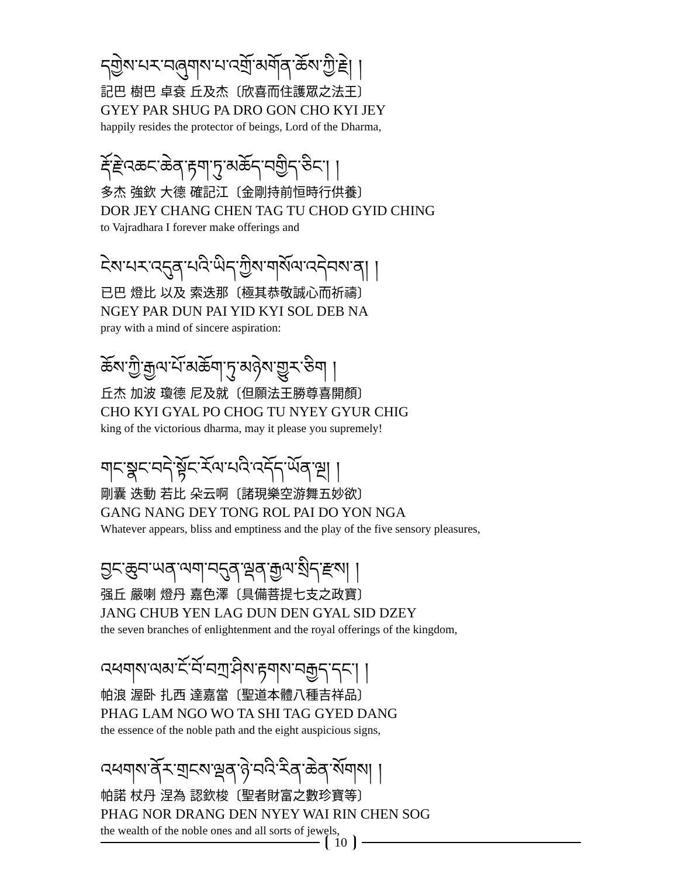དགྱེས་པར་བཞུགས་པ་འགྲོ་མགོན་ཆོས་ཀྱི་རྗེ། །
記巴 樹巴 卓袞 丘及杰〔欣喜而住護眾之法王〕
GYEY PAR SHUG PA DRO GON CHO KYI JEY
happily resides the protector of beings, Lord of the Dharma,
རྡོ་རྗེ་འཆང་ཆེན་རྟག་ཏུ་མཆོད་བགྱིད་ཅིང་། །
多杰 強欽 大德 確記江〔金剛持前恒時行供養〕
DOR JEY CHANG CHEN TAG TU CHOD GYID CHING
to Vajradhara I forever make offerings and
ངེས་པར་འདུན་པའི་ཡིད་ཀྱིས་གསོལ་འདེབས་ན། །
已巴 燈比 以及 索迭那〔極其恭敬誠心而祈禱〕
NGEY PAR DUN PAI YID KYI SOL DEB NA
pray with a mind of sincere aspiration:
ཆོས་ཀྱི་རྒྱལ་པོ་མཆོག་ཏུ་མཉེས་གྱུར་ཅིག །
丘杰 加波 瓊德 尼及就〔但願法王勝尊喜開顏〕
CHO KYI GYAL PO CHOG TU NYEY GYUR CHIG
king of the victorious dharma, may it please you supremely!
གང་སྣང་བདེ་སྟོང་རོལ་པའི་འདོད་ཡོན་ལྔ། །
剛囊 迭動 若比 朵云啊〔諸現樂空游舞五妙欲〕
GANG NANG DEY TONG ROL PAI DO YON NGA
Whatever appears, bliss and emptiness and the play of the five sensory pleasures,
བྱང་ཆུབ་ཡན་ལག་བདུན་ལྡན་རྒྱལ་སྲིད་རྫས། །
强丘 嚴喇 燈丹 嘉色澤〔具備菩提七支之政寶〕
JANG CHUB YEN LAG DUN DEN GYAL SID DZEY
the seven branches of enlightenment and the royal offerings of the kingdom,
འཕགས་ལམ་ངོ་བོ་བཀྲ་ཤིས་རྟགས་བརྒྱད་དང་། །
帕浪 渥卧 扎西 達嘉當〔聖道本體八種吉祥品〕
PHAG LAM NGO WO TA SHI TAG GYED DANG
the essence of the noble path and the eight auspicious signs,
འཕགས་ནོར་གྲངས་ལྡན་ཉེ་བའི་རིན་ཆེན་སོགས། །
帕諾 杖丹 涅為 認欽梭〔聖者財富之數珍寶等〕
PHAG NOR DRANG DEN NYEY WAI RIN CHEN SOG
the wealth of the noble ones and all sorts of jewels,
10